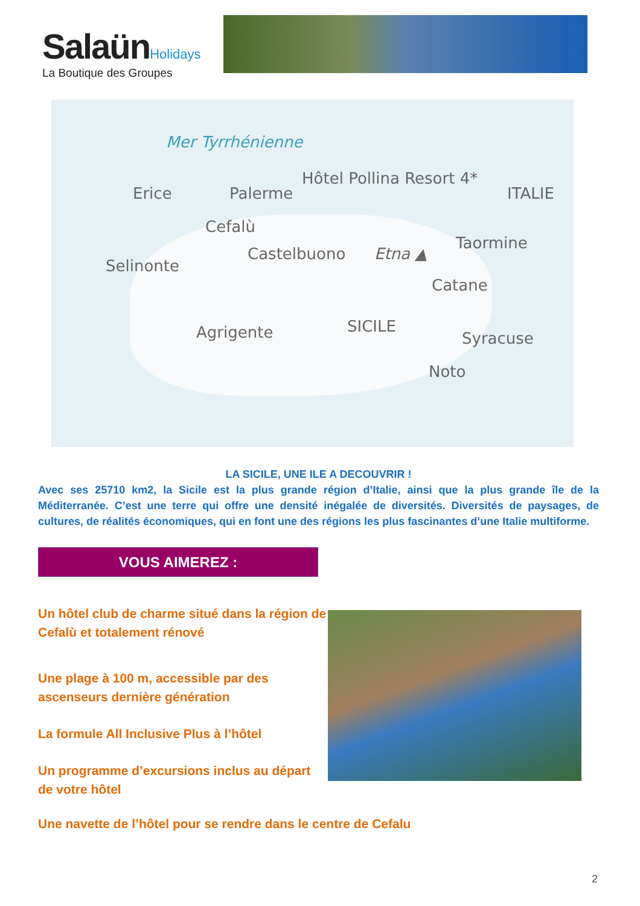Salaün Holidays
La Boutique des Groupes
Mer Tyrrhénienne
Hôtel Pollina Resort 4*
Erice Palerme ITALIE
Cefalù
Castelbuono Etna ▲
Taormine
Selinonte
Catane
SICILE Agrigente Syracuse
Noto
LA SICILE, UNE ILE A DECOUVRIR !
Avec ses 25710 km2, la Sicile est la plus grande région d’Italie, ainsi que la plus grande île de la Méditerranée. C’est une terre qui offre une densité inégalée de diversités. Diversités de paysages, de cultures, de réalités économiques, qui en font une des régions les plus fascinantes d’une Italie multiforme.
VOUS AIMEREZ :
Un hôtel club de charme situé dans la région de Cefalù et totalement rénové
Une plage à 100 m, accessible par des ascenseurs dernière génération
La formule All Inclusive Plus à l’hôtel
Un programme d’excursions inclus au départ de votre hôtel
Une navette de l’hôtel pour se rendre dans le centre de Cefalu
2